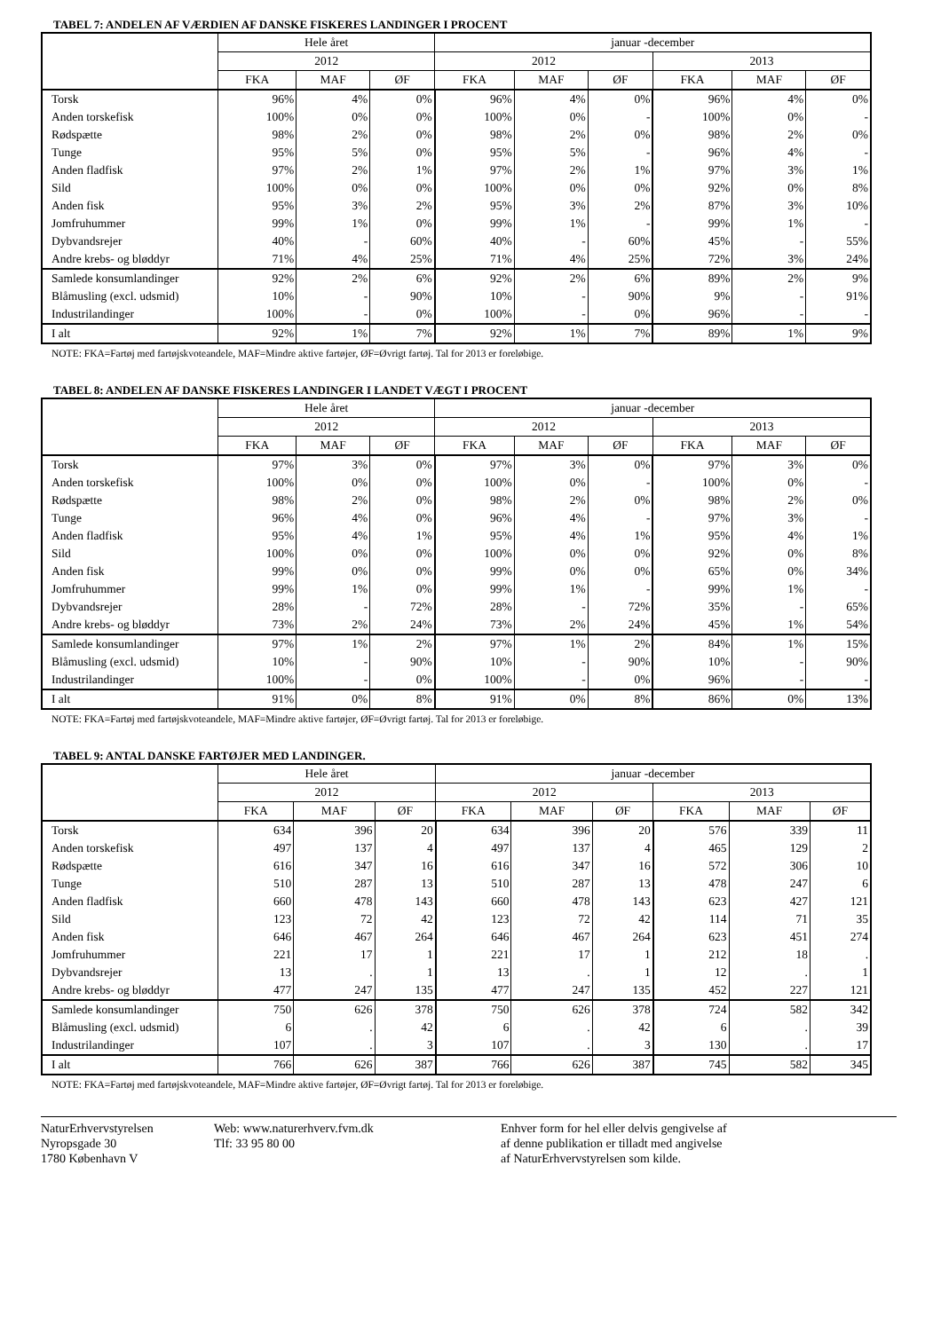TABEL 7: ANDELEN AF VÆRDIEN AF DANSKE FISKERES LANDINGER I PROCENT
| | Hele året | | | januar -december | | | | | |
| --- | --- | --- | --- | --- | --- | --- | --- | --- | --- |
| | 2012 | | | 2012 | | | 2013 | | |
| | FKA | MAF | ØF | FKA | MAF | ØF | FKA | MAF | ØF |
| Torsk | 96% | 4% | 0% | 96% | 4% | 0% | 96% | 4% | 0% |
| Anden torskefisk | 100% | 0% | 0% | 100% | 0% | - | 100% | 0% | - |
| Rødspætte | 98% | 2% | 0% | 98% | 2% | 0% | 98% | 2% | 0% |
| Tunge | 95% | 5% | 0% | 95% | 5% | - | 96% | 4% | - |
| Anden fladfisk | 97% | 2% | 1% | 97% | 2% | 1% | 97% | 3% | 1% |
| Sild | 100% | 0% | 0% | 100% | 0% | 0% | 92% | 0% | 8% |
| Anden fisk | 95% | 3% | 2% | 95% | 3% | 2% | 87% | 3% | 10% |
| Jomfruhummer | 99% | 1% | 0% | 99% | 1% | - | 99% | 1% | - |
| Dybvandsrejer | 40% | - | 60% | 40% | - | 60% | 45% | - | 55% |
| Andre krebs- og bløddyr | 71% | 4% | 25% | 71% | 4% | 25% | 72% | 3% | 24% |
| Samlede konsumlandinger | 92% | 2% | 6% | 92% | 2% | 6% | 89% | 2% | 9% |
| Blåmusling (excl. udsmid) | 10% | - | 90% | 10% | - | 90% | 9% | - | 91% |
| Industrilandinger | 100% | - | 0% | 100% | - | 0% | 96% | - | - |
| I alt | 92% | 1% | 7% | 92% | 1% | 7% | 89% | 1% | 9% |
NOTE: FKA=Fartøj med fartøjskvoteandele, MAF=Mindre aktive fartøjer, ØF=Øvrigt fartøj. Tal for 2013 er foreløbige.
TABEL 8: ANDELEN AF DANSKE FISKERES LANDINGER I LANDET VÆGT I PROCENT
| | Hele året | | | januar -december | | | | | |
| --- | --- | --- | --- | --- | --- | --- | --- | --- | --- |
| | 2012 | | | 2012 | | | 2013 | | |
| | FKA | MAF | ØF | FKA | MAF | ØF | FKA | MAF | ØF |
| Torsk | 97% | 3% | 0% | 97% | 3% | 0% | 97% | 3% | 0% |
| Anden torskefisk | 100% | 0% | 0% | 100% | 0% | - | 100% | 0% | - |
| Rødspætte | 98% | 2% | 0% | 98% | 2% | 0% | 98% | 2% | 0% |
| Tunge | 96% | 4% | 0% | 96% | 4% | - | 97% | 3% | - |
| Anden fladfisk | 95% | 4% | 1% | 95% | 4% | 1% | 95% | 4% | 1% |
| Sild | 100% | 0% | 0% | 100% | 0% | 0% | 92% | 0% | 8% |
| Anden fisk | 99% | 0% | 0% | 99% | 0% | 0% | 65% | 0% | 34% |
| Jomfruhummer | 99% | 1% | 0% | 99% | 1% | - | 99% | 1% | - |
| Dybvandsrejer | 28% | - | 72% | 28% | - | 72% | 35% | - | 65% |
| Andre krebs- og bløddyr | 73% | 2% | 24% | 73% | 2% | 24% | 45% | 1% | 54% |
| Samlede konsumlandinger | 97% | 1% | 2% | 97% | 1% | 2% | 84% | 1% | 15% |
| Blåmusling (excl. udsmid) | 10% | - | 90% | 10% | - | 90% | 10% | - | 90% |
| Industrilandinger | 100% | - | 0% | 100% | - | 0% | 96% | - | - |
| I alt | 91% | 0% | 8% | 91% | 0% | 8% | 86% | 0% | 13% |
NOTE: FKA=Fartøj med fartøjskvoteandele, MAF=Mindre aktive fartøjer, ØF=Øvrigt fartøj. Tal for 2013 er foreløbige.
TABEL 9: ANTAL DANSKE FARTØJER MED LANDINGER.
| | Hele året | | | januar -december | | | | | |
| --- | --- | --- | --- | --- | --- | --- | --- | --- | --- |
| | 2012 | | | 2012 | | | 2013 | | |
| | FKA | MAF | ØF | FKA | MAF | ØF | FKA | MAF | ØF |
| Torsk | 634 | 396 | 20 | 634 | 396 | 20 | 576 | 339 | 11 |
| Anden torskefisk | 497 | 137 | 4 | 497 | 137 | 4 | 465 | 129 | 2 |
| Rødspætte | 616 | 347 | 16 | 616 | 347 | 16 | 572 | 306 | 10 |
| Tunge | 510 | 287 | 13 | 510 | 287 | 13 | 478 | 247 | 6 |
| Anden fladfisk | 660 | 478 | 143 | 660 | 478 | 143 | 623 | 427 | 121 |
| Sild | 123 | 72 | 42 | 123 | 72 | 42 | 114 | 71 | 35 |
| Anden fisk | 646 | 467 | 264 | 646 | 467 | 264 | 623 | 451 | 274 |
| Jomfruhummer | 221 | 17 | 1 | 221 | 17 | 1 | 212 | 18 | . |
| Dybvandsrejer | 13 | . | 1 | 13 | . | 1 | 12 | . | 1 |
| Andre krebs- og bløddyr | 477 | 247 | 135 | 477 | 247 | 135 | 452 | 227 | 121 |
| Samlede konsumlandinger | 750 | 626 | 378 | 750 | 626 | 378 | 724 | 582 | 342 |
| Blåmusling (excl. udsmid) | 6 | . | 42 | 6 | . | 42 | 6 | . | 39 |
| Industrilandinger | 107 | . | 3 | 107 | . | 3 | 130 | . | 17 |
| I alt | 766 | 626 | 387 | 766 | 626 | 387 | 745 | 582 | 345 |
NOTE: FKA=Fartøj med fartøjskvoteandele, MAF=Mindre aktive fartøjer, ØF=Øvrigt fartøj. Tal for 2013 er foreløbige.
NaturErhvervstyrelsen
Nyropsgade 30
1780 København V
Web: www.naturerhverv.fvm.dk
Tlf: 33 95 80 00
Enhver form for hel eller delvis gengivelse af
af denne publikation er tilladt med angivelse
af NaturErhvervstyrelsen som kilde.